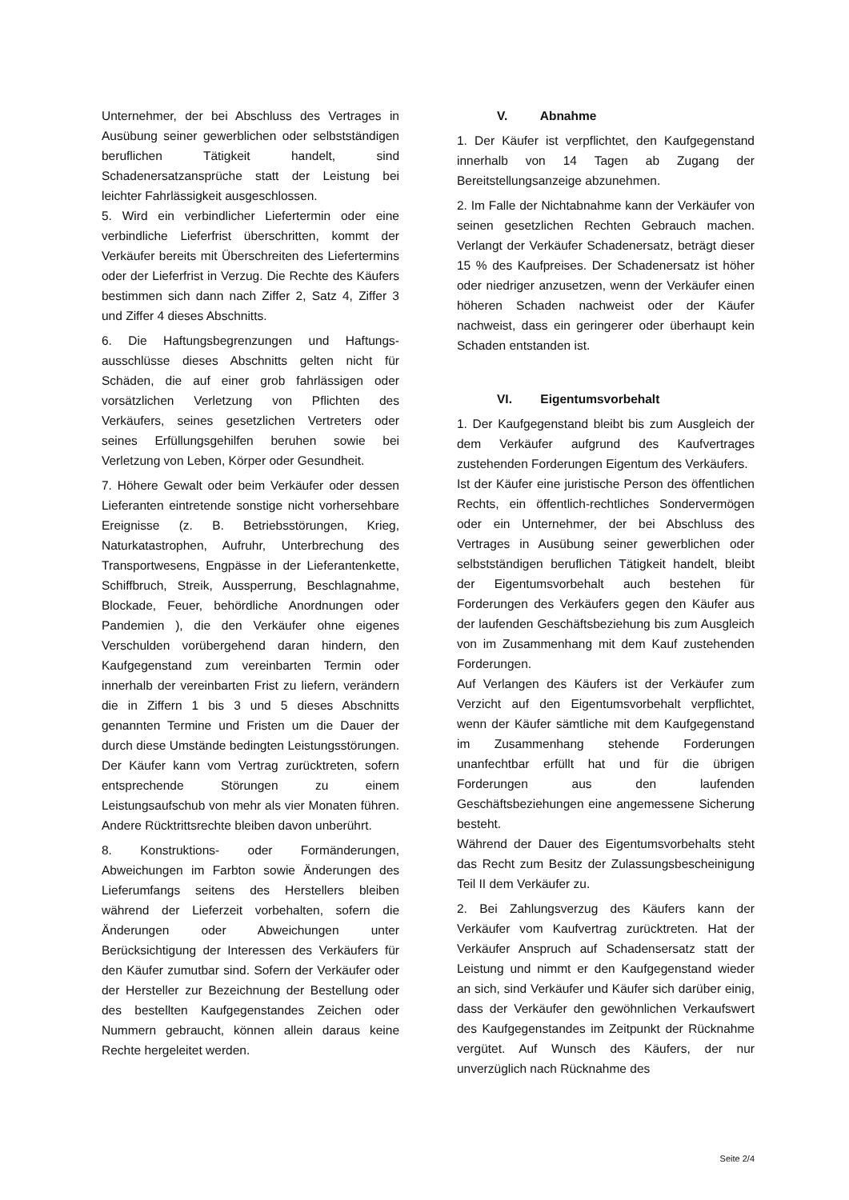Unternehmer, der bei Abschluss des Vertrages in Ausübung seiner gewerblichen oder selbstständigen beruflichen Tätigkeit handelt, sind Schadenersatzansprüche statt der Leistung bei leichter Fahrlässigkeit ausgeschlossen.
5. Wird ein verbindlicher Liefertermin oder eine verbindliche Lieferfrist überschritten, kommt der Verkäufer bereits mit Überschreiten des Liefertermins oder der Lieferfrist in Verzug. Die Rechte des Käufers bestimmen sich dann nach Ziffer 2, Satz 4, Ziffer 3 und Ziffer 4 dieses Abschnitts.
6. Die Haftungsbegrenzungen und Haftungs-ausschlüsse dieses Abschnitts gelten nicht für Schäden, die auf einer grob fahrlässigen oder vorsätzlichen Verletzung von Pflichten des Verkäufers, seines gesetzlichen Vertreters oder seines Erfüllungsgehilfen beruhen sowie bei Verletzung von Leben, Körper oder Gesundheit.
7. Höhere Gewalt oder beim Verkäufer oder dessen Lieferanten eintretende sonstige nicht vorhersehbare Ereignisse (z. B. Betriebsstörungen, Krieg, Naturkatastrophen, Aufruhr, Unterbrechung des Transportwesens, Engpässe in der Lieferantenkette, Schiffbruch, Streik, Aussperrung, Beschlagnahme, Blockade, Feuer, behördliche Anordnungen oder Pandemien ), die den Verkäufer ohne eigenes Verschulden vorübergehend daran hindern, den Kaufgegenstand zum vereinbarten Termin oder innerhalb der vereinbarten Frist zu liefern, verändern die in Ziffern 1 bis 3 und 5 dieses Abschnitts genannten Termine und Fristen um die Dauer der durch diese Umstände bedingten Leistungsstörungen. Der Käufer kann vom Vertrag zurücktreten, sofern entsprechende Störungen zu einem Leistungsaufschub von mehr als vier Monaten führen. Andere Rücktrittsrechte bleiben davon unberührt.
8. Konstruktions- oder Formänderungen, Abweichungen im Farbton sowie Änderungen des Lieferumfangs seitens des Herstellers bleiben während der Lieferzeit vorbehalten, sofern die Änderungen oder Abweichungen unter Berücksichtigung der Interessen des Verkäufers für den Käufer zumutbar sind. Sofern der Verkäufer oder der Hersteller zur Bezeichnung der Bestellung oder des bestellten Kaufgegenstandes Zeichen oder Nummern gebraucht, können allein daraus keine Rechte hergeleitet werden.
V. Abnahme
1. Der Käufer ist verpflichtet, den Kaufgegenstand innerhalb von 14 Tagen ab Zugang der Bereitstellungsanzeige abzunehmen.
2. Im Falle der Nichtabnahme kann der Verkäufer von seinen gesetzlichen Rechten Gebrauch machen. Verlangt der Verkäufer Schadenersatz, beträgt dieser 15 % des Kaufpreises. Der Schadenersatz ist höher oder niedriger anzusetzen, wenn der Verkäufer einen höheren Schaden nachweist oder der Käufer nachweist, dass ein geringerer oder überhaupt kein Schaden entstanden ist.
VI. Eigentumsvorbehalt
1. Der Kaufgegenstand bleibt bis zum Ausgleich der dem Verkäufer aufgrund des Kaufvertrages zustehenden Forderungen Eigentum des Verkäufers.
Ist der Käufer eine juristische Person des öffentlichen Rechts, ein öffentlich-rechtliches Sondervermögen oder ein Unternehmer, der bei Abschluss des Vertrages in Ausübung seiner gewerblichen oder selbstständigen beruflichen Tätigkeit handelt, bleibt der Eigentumsvorbehalt auch bestehen für Forderungen des Verkäufers gegen den Käufer aus der laufenden Geschäftsbeziehung bis zum Ausgleich von im Zusammenhang mit dem Kauf zustehenden Forderungen.
Auf Verlangen des Käufers ist der Verkäufer zum Verzicht auf den Eigentumsvorbehalt verpflichtet, wenn der Käufer sämtliche mit dem Kaufgegenstand im Zusammenhang stehende Forderungen unanfechtbar erfüllt hat und für die übrigen Forderungen aus den laufenden Geschäftsbeziehungen eine angemessene Sicherung besteht.
Während der Dauer des Eigentumsvorbehalts steht das Recht zum Besitz der Zulassungsbescheinigung Teil II dem Verkäufer zu.
2. Bei Zahlungsverzug des Käufers kann der Verkäufer vom Kaufvertrag zurücktreten. Hat der Verkäufer Anspruch auf Schadensersatz statt der Leistung und nimmt er den Kaufgegenstand wieder an sich, sind Verkäufer und Käufer sich darüber einig, dass der Verkäufer den gewöhnlichen Verkaufswert des Kaufgegenstandes im Zeitpunkt der Rücknahme vergütet. Auf Wunsch des Käufers, der nur unverzüglich nach Rücknahme des
Seite 2/4